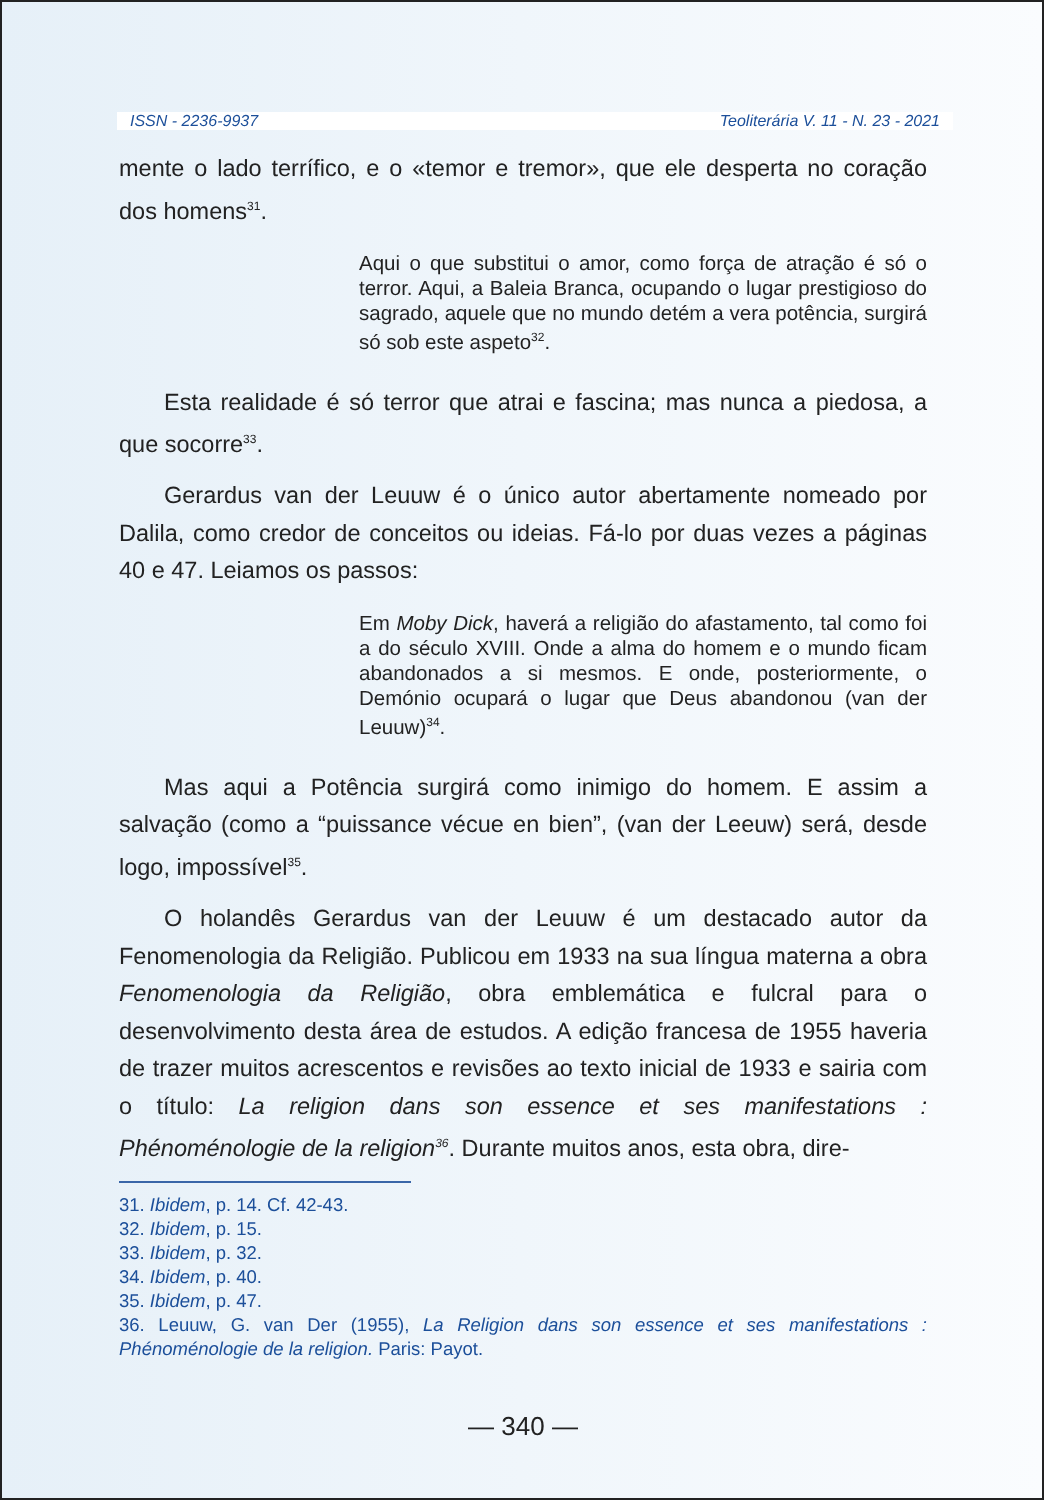ISSN - 2236-9937 Teoliterária V. 11 - N. 23 - 2021
mente o lado terrífico, e o «temor e tremor», que ele desperta no coração dos homens<sup>31</sup>.
Aqui o que substitui o amor, como força de atração é só o terror. Aqui, a Baleia Branca, ocupando o lugar prestigioso do sagrado, aquele que no mundo detém a vera potência, surgirá só sob este aspeto<sup>32</sup>.
Esta realidade é só terror que atrai e fascina; mas nunca a piedosa, a que socorre<sup>33</sup>.
Gerardus van der Leuuw é o único autor abertamente nomeado por Dalila, como credor de conceitos ou ideias. Fá-lo por duas vezes a páginas 40 e 47. Leiamos os passos:
Em Moby Dick, haverá a religião do afastamento, tal como foi a do século XVIII. Onde a alma do homem e o mundo ficam abandonados a si mesmos. E onde, posteriormente, o Demónio ocupará o lugar que Deus abandonou (van der Leuuw)<sup>34</sup>.
Mas aqui a Potência surgirá como inimigo do homem. E assim a salvação (como a “puissance vécue en bien”, (van der Leeuw) será, desde logo, impossível<sup>35</sup>.
O holandês Gerardus van der Leuuw é um destacado autor da Fenomenologia da Religião. Publicou em 1933 na sua língua materna a obra Fenomenologia da Religião, obra emblemática e fulcral para o desenvolvimento desta área de estudos. A edição francesa de 1955 haveria de trazer muitos acrescentos e revisões ao texto inicial de 1933 e sairia com o título: La religion dans son essence et ses manifestations : Phénoménologie de la religion<sup>36</sup>. Durante muitos anos, esta obra, dire-
31. Ibidem, p. 14. Cf. 42-43.
32. Ibidem, p. 15.
33. Ibidem, p. 32.
34. Ibidem, p. 40.
35. Ibidem, p. 47.
36. Leuuw, G. van Der (1955), La Religion dans son essence et ses manifestations : Phénoménologie de la religion. Paris: Payot.
— 340 —